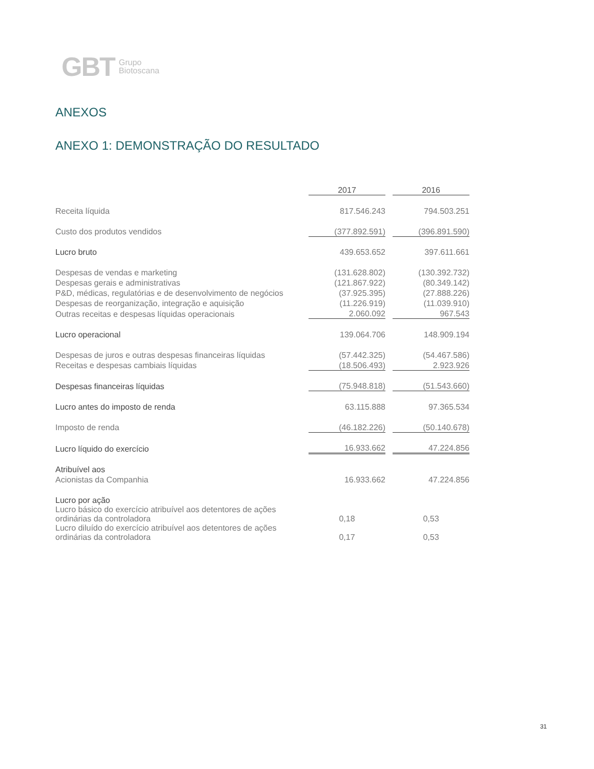GBT Grupo
Biotoscana
ANEXOS
ANEXO 1: DEMONSTRAÇÃO DO RESULTADO
| | 2017 | | 2016 |
| Receita líquida | 817.546.243 | | 794.503.251 |
| Custo dos produtos vendidos | (377.892.591) | | (396.891.590) |
| Lucro bruto | 439.653.652 | | 397.611.661 |
| Despesas de vendas e marketing | (131.628.802) | | (130.392.732) |
| Despesas gerais e administrativas | (121.867.922) | | (80.349.142) |
| P&D, médicas, regulatórias e de desenvolvimento de negócios | (37.925.395) | | (27.888.226) |
| Despesas de reorganização, integração e aquisição | (11.226.919) | | (11.039.910) |
| Outras receitas e despesas líquidas operacionais | 2.060.092 | | 967.543 |
| Lucro operacional | 139.064.706 | | 148.909.194 |
| Despesas de juros e outras despesas financeiras líquidas | (57.442.325) | | (54.467.586) |
| Receitas e despesas cambiais líquidas | (18.506.493) | | 2.923.926 |
| Despesas financeiras líquidas | (75.948.818) | | (51.543.660) |
| Lucro antes do imposto de renda | 63.115.888 | | 97.365.534 |
| Imposto de renda | (46.182.226) | | (50.140.678) |
| Lucro líquido do exercício | 16.933.662 | | 47.224.856 |
| Atribuível aos | | | |
| Acionistas da Companhia | 16.933.662 | | 47.224.856 |
| Lucro por ação | | | |
| Lucro básico do exercício atribuível aos detentores de ações ordinárias da controladora | 0,18 | | 0,53 |
| Lucro diluído do exercício atribuível aos detentores de ações ordinárias da controladora | 0,17 | | 0,53 |
31